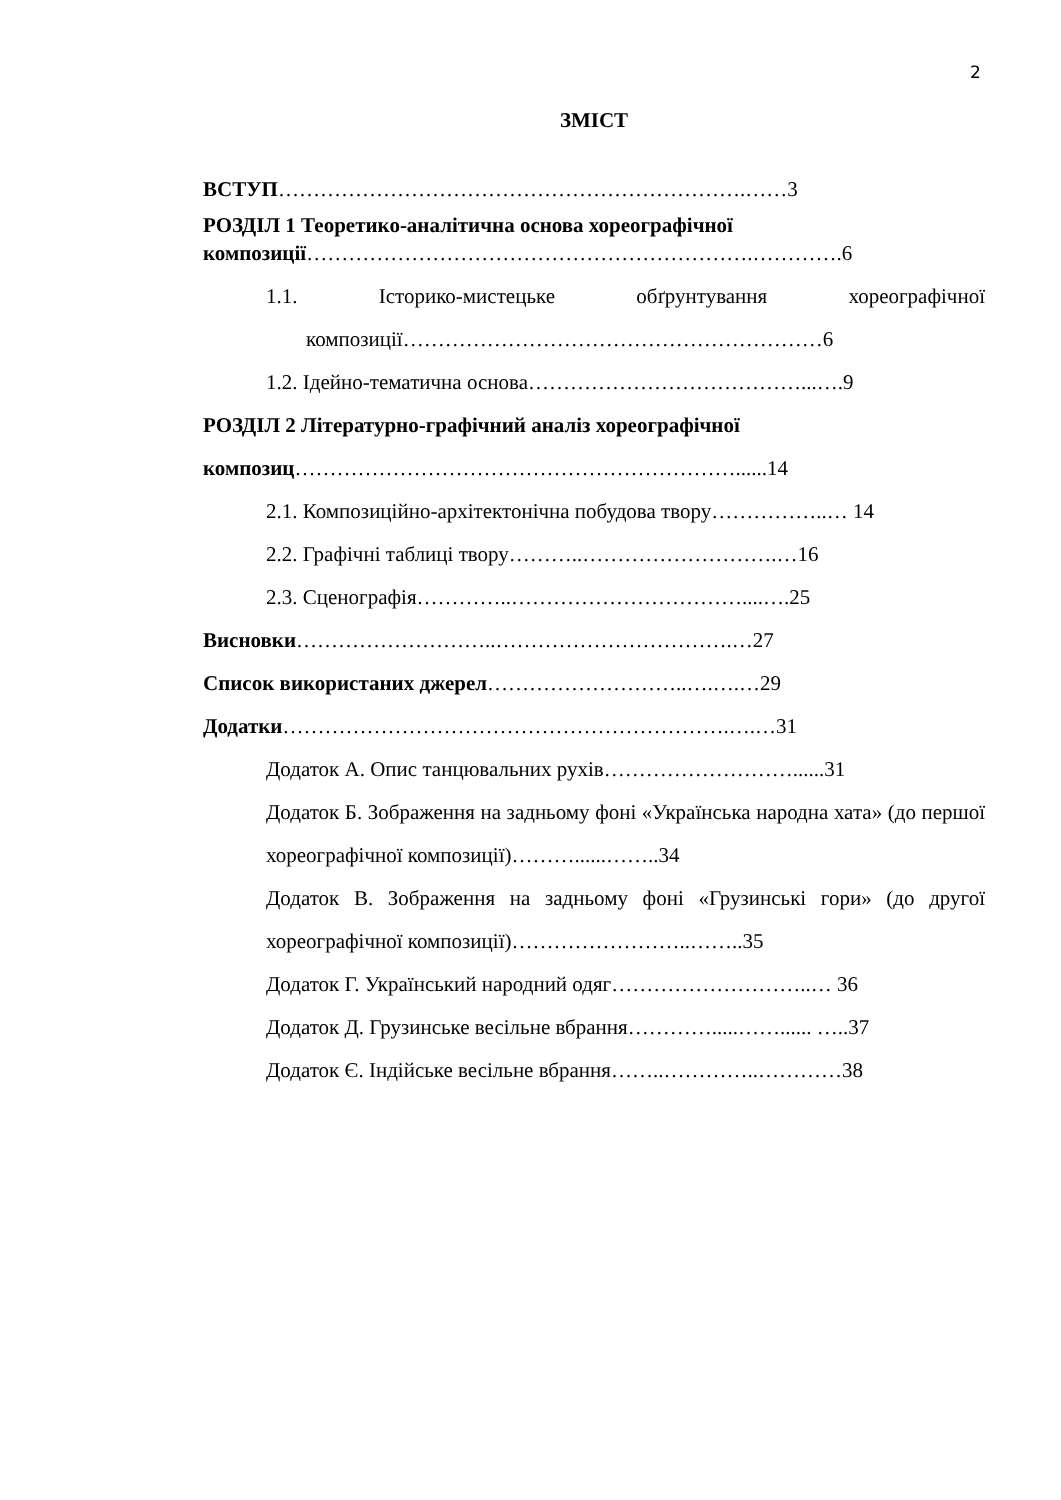2
ЗМІСТ
ВСТУП………………………………………………………….……3
РОЗДІЛ 1 Теоретико-аналітична основа хореографічної композиції……………………………………………………….………….6
1.1. Історико-мистецьке обґрунтування хореографічної композиції……………………………………………………6
1.2. Ідейно-тематична основа…………………………………...….9
РОЗДІЛ 2 Літературно-графічний аналіз хореографічної композиц………………………………………………………......14
2.1. Композиційно-архітектонічна побудова твору……………..… 14
2.2. Графічні таблиці твору………..……………………….…16
2.3. Сценографія…………..……………………………....….25
Висновки………………………..…………………………….…27
Список використаних джерел………………………..….….…29
Додатки……………………………………………………….….…31
Додаток А. Опис танцювальних рухів………………………......31
Додаток Б. Зображення на задньому фоні «Українська народна хата» (до першої хореографічної композиції)………......……..34
Додаток В. Зображення на задньому фоні «Грузинські гори» (до другої хореографічної композиції)……………………..……..35
Додаток Г. Український народний одяг………………………..… 36
Додаток Д. Грузинське весільне вбрання………….....……...... …..37
Додаток Є. Індійське весільне вбрання……..…………..…………38